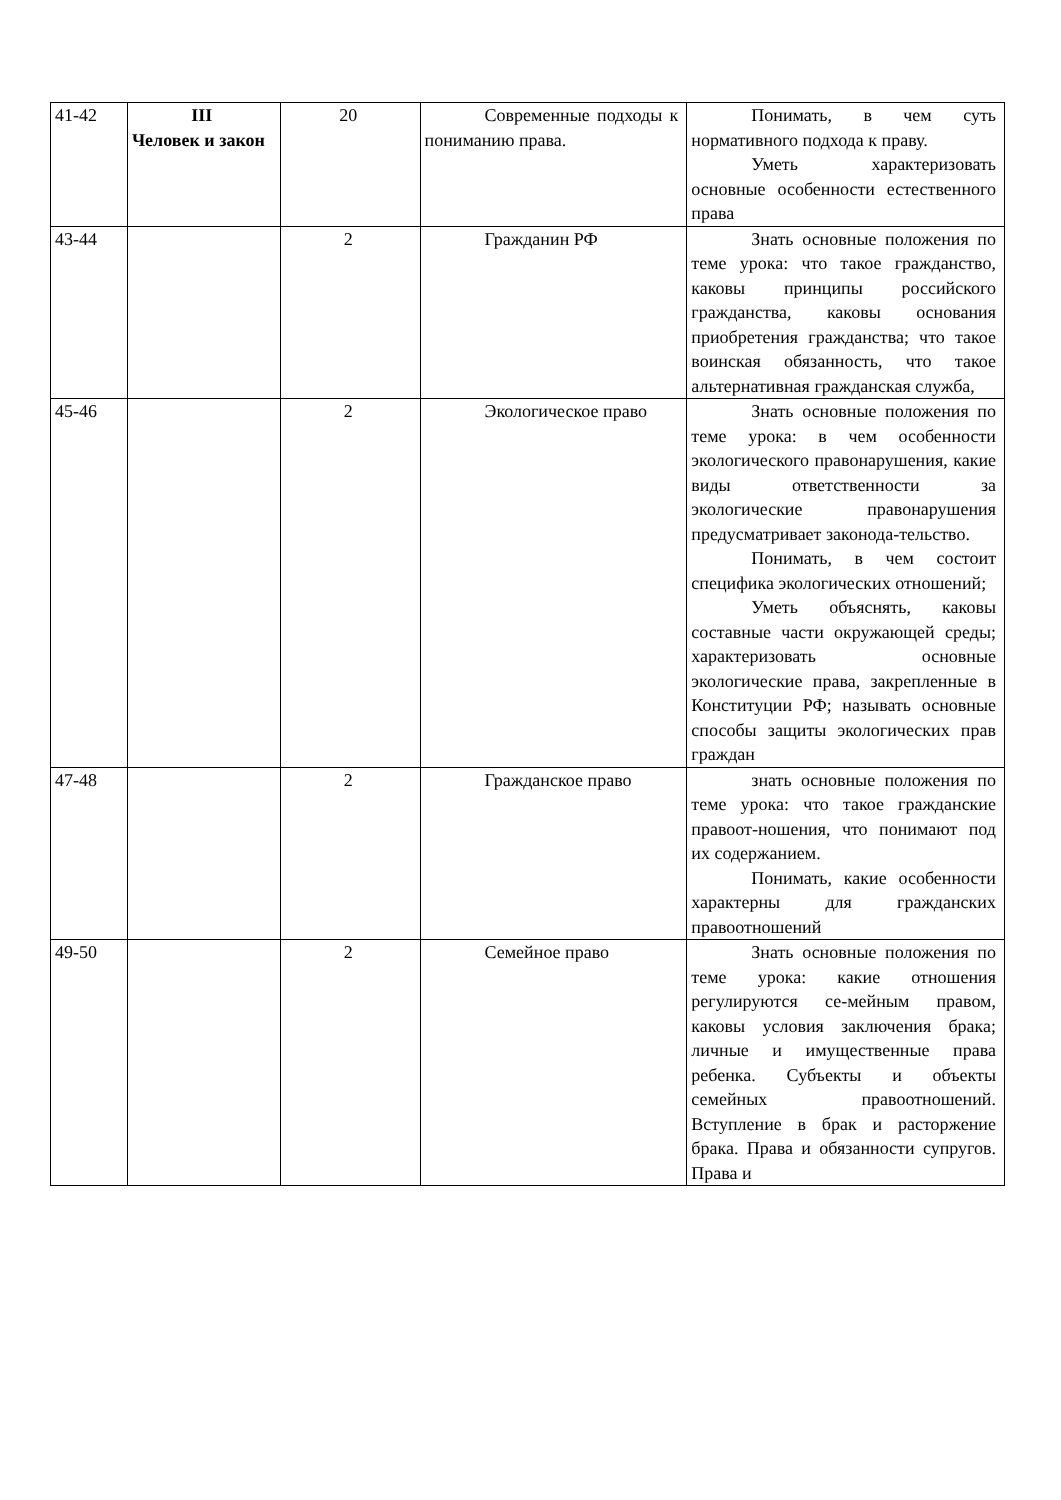| 41-42 | III Человек и закон | 20 | Современные подходы к пониманию права. | Понимать, в чем суть нормативного подхода к праву. Уметь характеризовать основные особенности естественного права |
| 43-44 | | 2 | Гражданин РФ | Знать основные положения по теме урока: что такое гражданство, каковы принципы российского гражданства, каковы основания приобретения гражданства; что такое воинская обязанность, что такое альтернативная гражданская служба, |
| 45-46 | | 2 | Экологическое право | Знать основные положения по теме урока: в чем особенности экологического правонарушения, какие виды ответственности за экологические правонарушения предусматривает законода-тельство. Понимать, в чем состоит специфика экологических отношений; Уметь объяснять, каковы составные части окружающей среды; характеризовать основные экологические права, закрепленные в Конституции РФ; называть основные способы защиты экологических прав граждан |
| 47-48 | | 2 | Гражданское право | знать основные положения по теме урока: что такое гражданские правоот-ношения, что понимают под их содержанием. Понимать, какие особенности характерны для гражданских правоотношений |
| 49-50 | | 2 | Семейное право | Знать основные положения по теме урока: какие отношения регулируются се-мейным правом, каковы условия заключения брака; личные и имущественные права ребенка. Субъекты и объекты семейных правоотношений. Вступление в брак и расторжение брака. Права и обязанности супругов. Права и |